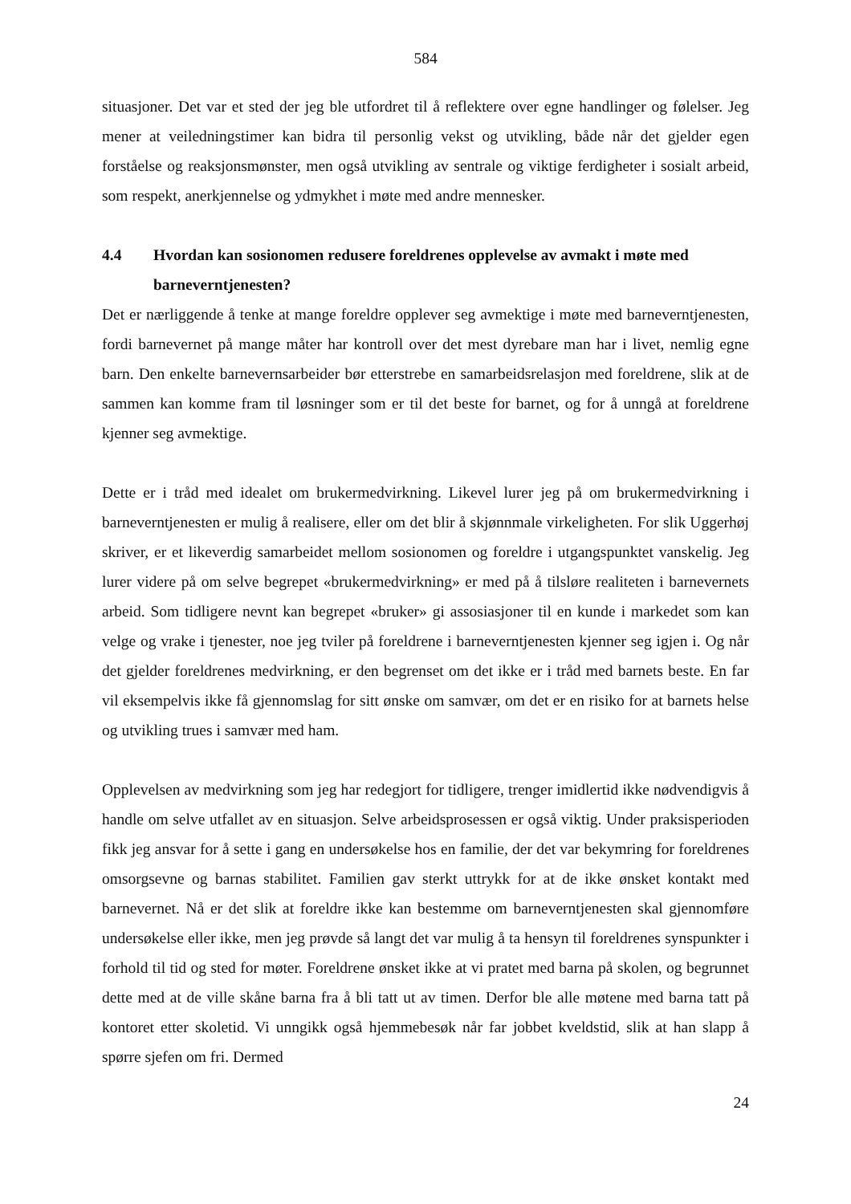584
situasjoner. Det var et sted der jeg ble utfordret til å reflektere over egne handlinger og følelser. Jeg mener at veiledningstimer kan bidra til personlig vekst og utvikling, både når det gjelder egen forståelse og reaksjonsmønster, men også utvikling av sentrale og viktige ferdigheter i sosialt arbeid, som respekt, anerkjennelse og ydmykhet i møte med andre mennesker.
4.4 Hvordan kan sosionomen redusere foreldrenes opplevelse av avmakt i møte med barneverntjenesten?
Det er nærliggende å tenke at mange foreldre opplever seg avmektige i møte med barneverntjenesten, fordi barnevernet på mange måter har kontroll over det mest dyrebare man har i livet, nemlig egne barn. Den enkelte barnevernsarbeider bør etterstrebe en samarbeidsrelasjon med foreldrene, slik at de sammen kan komme fram til løsninger som er til det beste for barnet, og for å unngå at foreldrene kjenner seg avmektige.
Dette er i tråd med idealet om brukermedvirkning. Likevel lurer jeg på om brukermedvirkning i barneverntjenesten er mulig å realisere, eller om det blir å skjønnmale virkeligheten. For slik Uggerhøj skriver, er et likeverdig samarbeidet mellom sosionomen og foreldre i utgangspunktet vanskelig. Jeg lurer videre på om selve begrepet «brukermedvirkning» er med på å tilsløre realiteten i barnevernets arbeid. Som tidligere nevnt kan begrepet «bruker» gi assosiasjoner til en kunde i markedet som kan velge og vrake i tjenester, noe jeg tviler på foreldrene i barneverntjenesten kjenner seg igjen i. Og når det gjelder foreldrenes medvirkning, er den begrenset om det ikke er i tråd med barnets beste. En far vil eksempelvis ikke få gjennomslag for sitt ønske om samvær, om det er en risiko for at barnets helse og utvikling trues i samvær med ham.
Opplevelsen av medvirkning som jeg har redegjort for tidligere, trenger imidlertid ikke nødvendigvis å handle om selve utfallet av en situasjon. Selve arbeidsprosessen er også viktig. Under praksisperioden fikk jeg ansvar for å sette i gang en undersøkelse hos en familie, der det var bekymring for foreldrenes omsorgsevne og barnas stabilitet. Familien gav sterkt uttrykk for at de ikke ønsket kontakt med barnevernet. Nå er det slik at foreldre ikke kan bestemme om barneverntjenesten skal gjennomføre undersøkelse eller ikke, men jeg prøvde så langt det var mulig å ta hensyn til foreldrenes synspunkter i forhold til tid og sted for møter. Foreldrene ønsket ikke at vi pratet med barna på skolen, og begrunnet dette med at de ville skåne barna fra å bli tatt ut av timen. Derfor ble alle møtene med barna tatt på kontoret etter skoletid. Vi unngikk også hjemmebesøk når far jobbet kveldstid, slik at han slapp å spørre sjefen om fri. Dermed
24